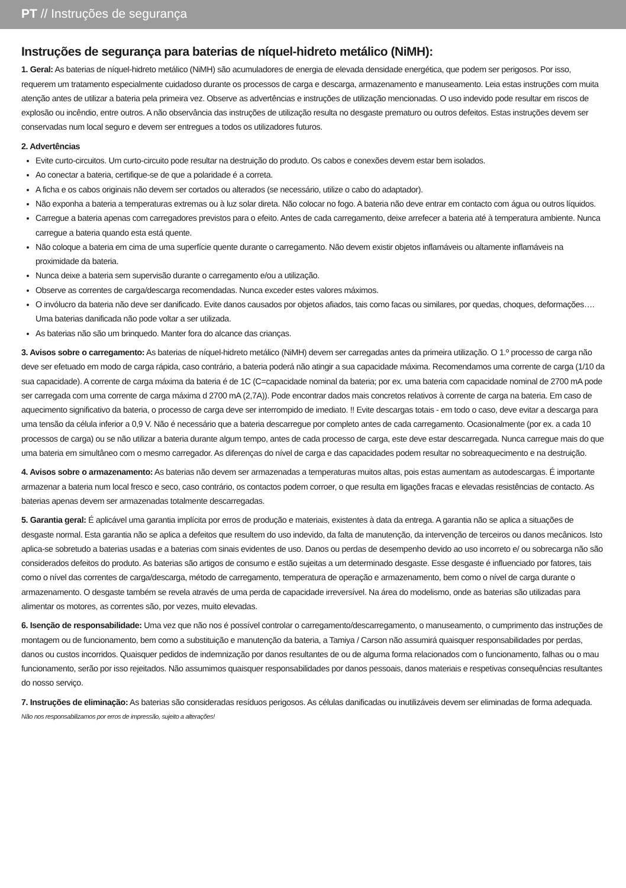PT // Instruções de segurança
Instruções de segurança para baterias de níquel-hidreto metálico (NiMH):
1. Geral: As baterias de níquel-hidreto metálico (NiMH) são acumuladores de energia de elevada densidade energética, que podem ser perigosos. Por isso, requerem um tratamento especialmente cuidadoso durante os processos de carga e descarga, armazenamento e manuseamento. Leia estas instruções com muita atenção antes de utilizar a bateria pela primeira vez. Observe as advertências e instruções de utilização mencionadas. O uso indevido pode resultar em riscos de explosão ou incêndio, entre outros. A não observância das instruções de utilização resulta no desgaste prematuro ou outros defeitos. Estas instruções devem ser conservadas num local seguro e devem ser entregues a todos os utilizadores futuros.
2. Advertências
Evite curto-circuitos. Um curto-circuito pode resultar na destruição do produto. Os cabos e conexões devem estar bem isolados.
Ao conectar a bateria, certifique-se de que a polaridade é a correta.
A ficha e os cabos originais não devem ser cortados ou alterados (se necessário, utilize o cabo do adaptador).
Não exponha a bateria a temperaturas extremas ou à luz solar direta. Não colocar no fogo. A bateria não deve entrar em contacto com água ou outros líquidos.
Carregue a bateria apenas com carregadores previstos para o efeito. Antes de cada carregamento, deixe arrefecer a bateria até à temperatura ambiente. Nunca carregue a bateria quando esta está quente.
Não coloque a bateria em cima de uma superfície quente durante o carregamento. Não devem existir objetos inflamáveis ou altamente inflamáveis na proximidade da bateria.
Nunca deixe a bateria sem supervisão durante o carregamento e/ou a utilização.
Observe as correntes de carga/descarga recomendadas. Nunca exceder estes valores máximos.
O invólucro da bateria não deve ser danificado. Evite danos causados por objetos afiados, tais como facas ou similares, por quedas, choques, deformações…. Uma baterias danificada não pode voltar a ser utilizada.
As baterias não são um brinquedo. Manter fora do alcance das crianças.
3. Avisos sobre o carregamento: As baterias de níquel-hidreto metálico (NiMH) devem ser carregadas antes da primeira utilização. O 1.º processo de carga não deve ser efetuado em modo de carga rápida, caso contrário, a bateria poderá não atingir a sua capacidade máxima. Recomendamos uma corrente de carga (1/10 da sua capacidade). A corrente de carga máxima da bateria é de 1C (C=capacidade nominal da bateria; por ex. uma bateria com capacidade nominal de 2700 mA pode ser carregada com uma corrente de carga máxima d 2700 mA (2,7A)). Pode encontrar dados mais concretos relativos à corrente de carga na bateria. Em caso de aquecimento significativo da bateria, o processo de carga deve ser interrompido de imediato. !! Evite descargas totais - em todo o caso, deve evitar a descarga para uma tensão da célula inferior a 0,9 V. Não é necessário que a bateria descarregue por completo antes de cada carregamento. Ocasionalmente (por ex. a cada 10 processos de carga) ou se não utilizar a bateria durante algum tempo, antes de cada processo de carga, este deve estar descarregada. Nunca carregue mais do que uma bateria em simultâneo com o mesmo carregador. As diferenças do nível de carga e das capacidades podem resultar no sobreaquecimento e na destruição.
4. Avisos sobre o armazenamento: As baterias não devem ser armazenadas a temperaturas muitos altas, pois estas aumentam as autodescargas. É importante armazenar a bateria num local fresco e seco, caso contrário, os contactos podem corroer, o que resulta em ligações fracas e elevadas resistências de contacto. As baterias apenas devem ser armazenadas totalmente descarregadas.
5. Garantia geral: É aplicável uma garantia implícita por erros de produção e materiais, existentes à data da entrega. A garantia não se aplica a situações de desgaste normal. Esta garantia não se aplica a defeitos que resultem do uso indevido, da falta de manutenção, da intervenção de terceiros ou danos mecânicos. Isto aplica-se sobretudo a baterias usadas e a baterias com sinais evidentes de uso. Danos ou perdas de desempenho devido ao uso incorreto e/ ou sobrecarga não são considerados defeitos do produto. As baterias são artigos de consumo e estão sujeitas a um determinado desgaste. Esse desgaste é influenciado por fatores, tais como o nível das correntes de carga/descarga, método de carregamento, temperatura de operação e armazenamento, bem como o nível de carga durante o armazenamento. O desgaste também se revela através de uma perda de capacidade irreversível. Na área do modelismo, onde as baterias são utilizadas para alimentar os motores, as correntes são, por vezes, muito elevadas.
6. Isenção de responsabilidade: Uma vez que não nos é possível controlar o carregamento/descarregamento, o manuseamento, o cumprimento das instruções de montagem ou de funcionamento, bem como a substituição e manutenção da bateria, a Tamiya / Carson não assumirá quaisquer responsabilidades por perdas, danos ou custos incorridos. Quaisquer pedidos de indemnização por danos resultantes de ou de alguma forma relacionados com o funcionamento, falhas ou o mau funcionamento, serão por isso rejeitados. Não assumimos quaisquer responsabilidades por danos pessoais, danos materiais e respetivas consequências resultantes do nosso serviço.
7. Instruções de eliminação: As baterias são consideradas resíduos perigosos. As células danificadas ou inutilizáveis devem ser eliminadas de forma adequada.
Não nos responsabilizamos por erros de impressão, sujeito a alterações!